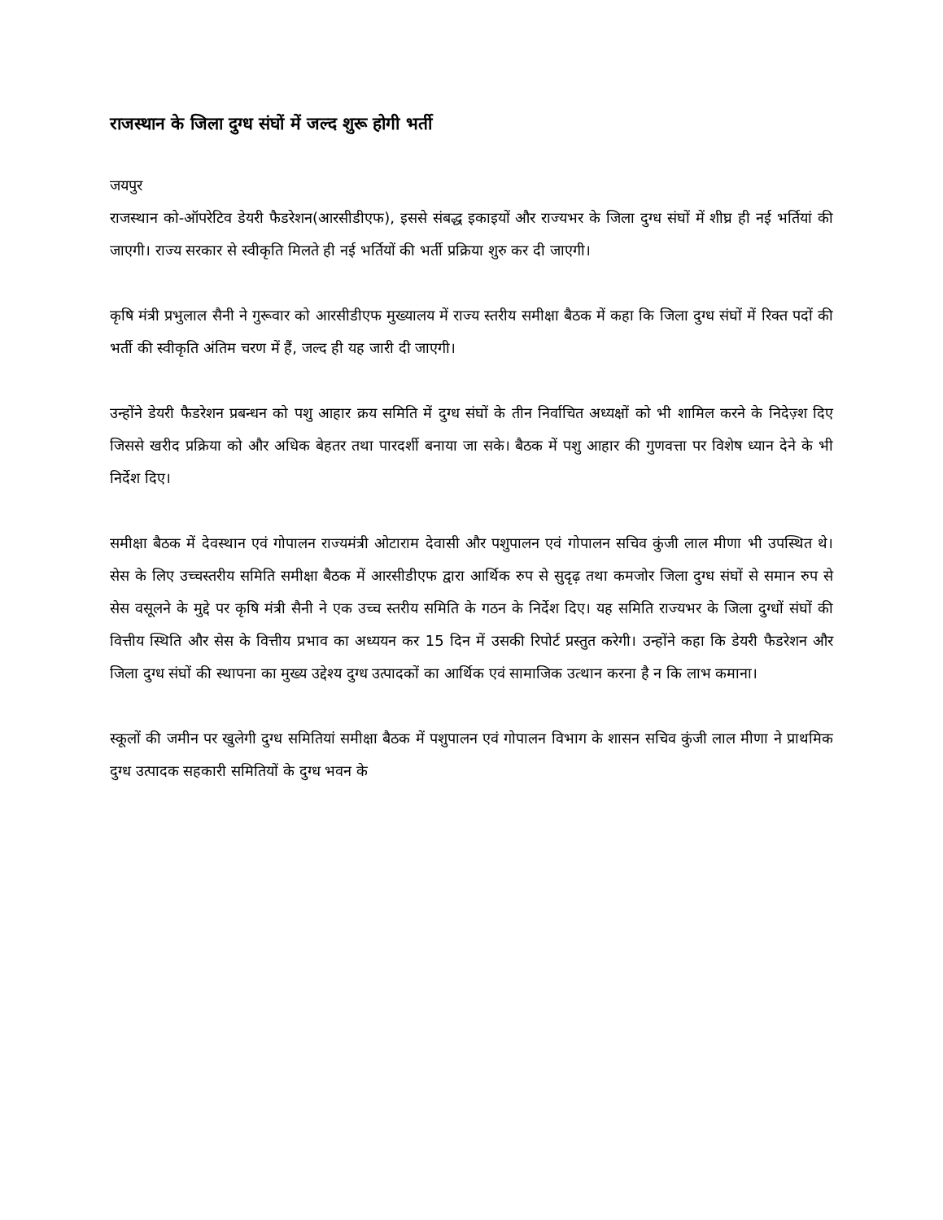राजस्थान के जिला दुग्ध संघों में जल्द शुरू होगी भर्ती
जयपुर
राजस्थान को-ऑपरेटिव डेयरी फैडरेशन(आरसीडीएफ), इससे संबद्ध इकाइयों और राज्यभर के जिला दुग्ध संघों में शीघ्र ही नई भर्तियां की जाएगी। राज्य सरकार से स्वीकृति मिलते ही नई भर्तियों की भर्ती प्रक्रिया शुरु कर दी जाएगी।
कृषि मंत्री प्रभुलाल सैनी ने गुरूवार को आरसीडीएफ मुख्यालय में राज्य स्तरीय समीक्षा बैठक में कहा कि जिला दुग्ध संघों में रिक्त पदों की भर्ती की स्वीकृति अंतिम चरण में हैं, जल्द ही यह जारी दी जाएगी।
उन्होंने डेयरी फैडरेशन प्रबन्धन को पशु आहार क्रय समिति में दुग्ध संघों के तीन निर्वाचित अध्यक्षों को भी शामिल करने के निदेज़्श दिए जिससे खरीद प्रक्रिया को और अधिक बेहतर तथा पारदर्शी बनाया जा सके। बैठक में पशु आहार की गुणवत्ता पर विशेष ध्यान देने के भी निर्देश दिए।
समीक्षा बैठक में देवस्थान एवं गोपालन राज्यमंत्री ओटाराम देवासी और पशुपालन एवं गोपालन सचिव कुंजी लाल मीणा भी उपस्थित थे। सेस के लिए उच्चस्तरीय समिति समीक्षा बैठक में आरसीडीएफ द्वारा आर्थिक रुप से सुदृढ़ तथा कमजोर जिला दुग्ध संघों से समान रुप से सेस वसूलने के मुद्दे पर कृषि मंत्री सैनी ने एक उच्च स्तरीय समिति के गठन के निर्देश दिए। यह समिति राज्यभर के जिला दुग्धों संघों की वित्तीय स्थिति और सेस के वित्तीय प्रभाव का अध्ययन कर 15 दिन में उसकी रिपोर्ट प्रस्तुत करेगी। उन्होंने कहा कि डेयरी फैडरेशन और जिला दुग्ध संघों की स्थापना का मुख्य उद्देश्य दुग्ध उत्पादकों का आर्थिक एवं सामाजिक उत्थान करना है न कि लाभ कमाना।
स्कूलों की जमीन पर खुलेगी दुग्ध समितियां समीक्षा बैठक में पशुपालन एवं गोपालन विभाग के शासन सचिव कुंजी लाल मीणा ने प्राथमिक दुग्ध उत्पादक सहकारी समितियों के दुग्ध भवन के